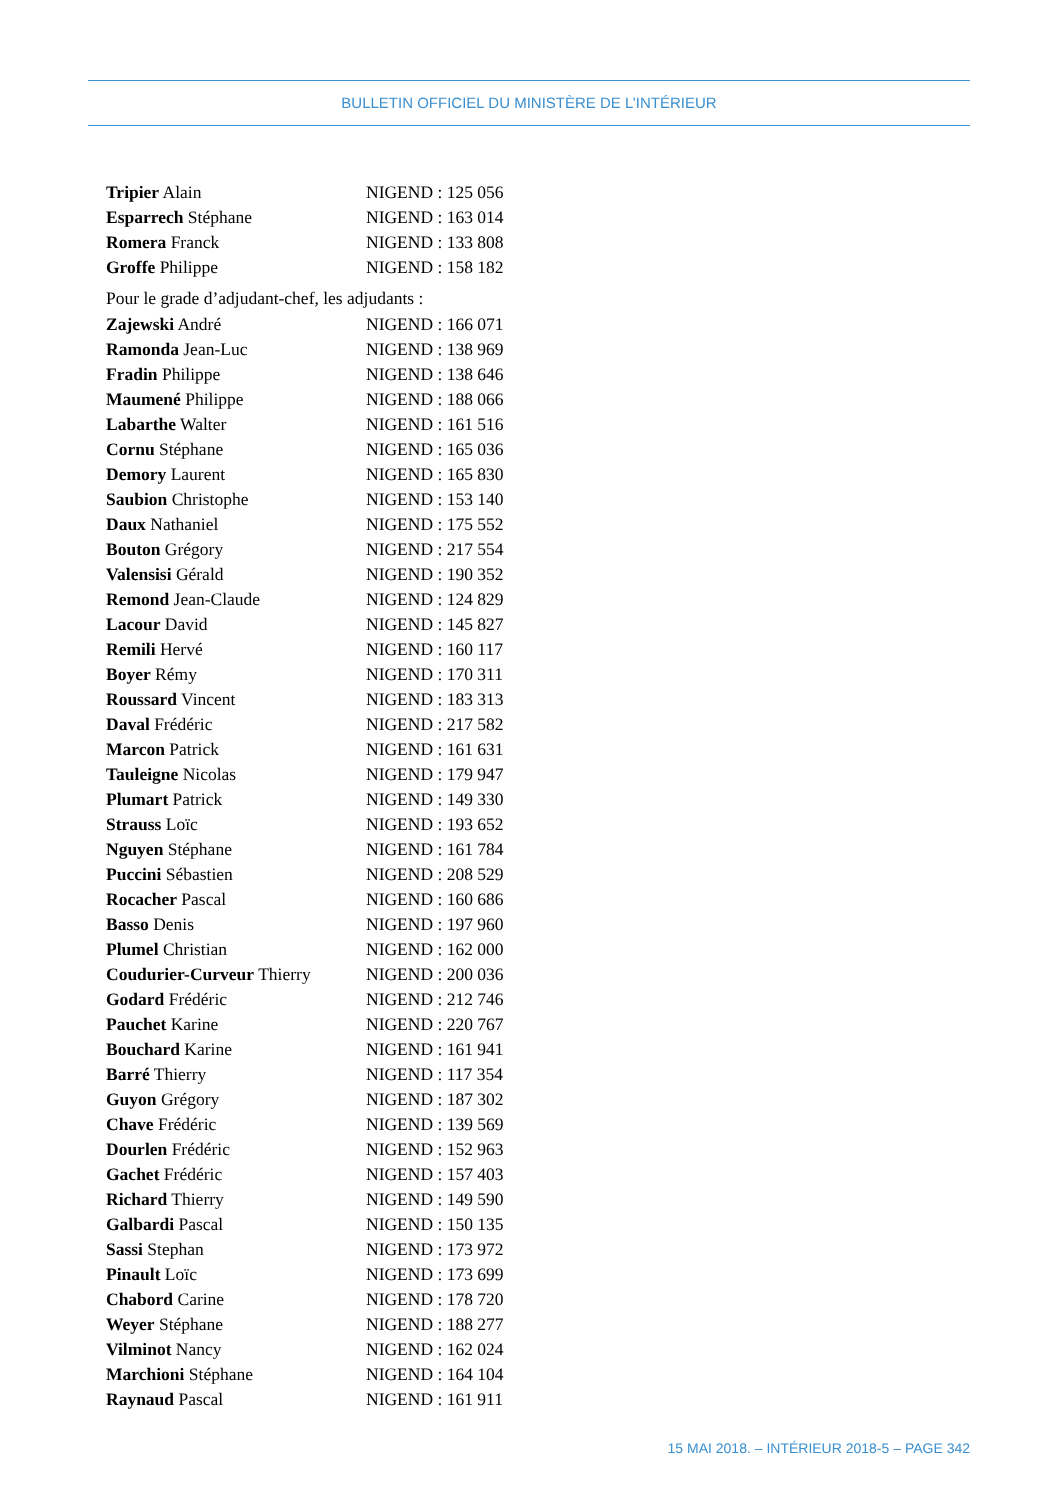BULLETIN OFFICIEL DU MINISTÈRE DE L’INTÉRIEUR
| Tripier Alain | NIGEND : 125 056 |
| Esparrech Stéphane | NIGEND : 163 014 |
| Romera Franck | NIGEND : 133 808 |
| Groffe Philippe | NIGEND : 158 182 |
| Pour le grade d’adjudant-chef, les adjudants : | |
| Zajewski André | NIGEND : 166 071 |
| Ramonda Jean-Luc | NIGEND : 138 969 |
| Fradin Philippe | NIGEND : 138 646 |
| Maumené Philippe | NIGEND : 188 066 |
| Labarthe Walter | NIGEND : 161 516 |
| Cornu Stéphane | NIGEND : 165 036 |
| Demory Laurent | NIGEND : 165 830 |
| Saubion Christophe | NIGEND : 153 140 |
| Daux Nathaniel | NIGEND : 175 552 |
| Bouton Grégory | NIGEND : 217 554 |
| Valensisi Gérald | NIGEND : 190 352 |
| Remond Jean-Claude | NIGEND : 124 829 |
| Lacour David | NIGEND : 145 827 |
| Remili Hervé | NIGEND : 160 117 |
| Boyer Rémy | NIGEND : 170 311 |
| Roussard Vincent | NIGEND : 183 313 |
| Daval Frédéric | NIGEND : 217 582 |
| Marcon Patrick | NIGEND : 161 631 |
| Tauleigne Nicolas | NIGEND : 179 947 |
| Plumart Patrick | NIGEND : 149 330 |
| Strauss Loïc | NIGEND : 193 652 |
| Nguyen Stéphane | NIGEND : 161 784 |
| Puccini Sébastien | NIGEND : 208 529 |
| Rocacher Pascal | NIGEND : 160 686 |
| Basso Denis | NIGEND : 197 960 |
| Plumel Christian | NIGEND : 162 000 |
| Coudurier-Curveur Thierry | NIGEND : 200 036 |
| Godard Frédéric | NIGEND : 212 746 |
| Pauchet Karine | NIGEND : 220 767 |
| Bouchard Karine | NIGEND : 161 941 |
| Barré Thierry | NIGEND : 117 354 |
| Guyon Grégory | NIGEND : 187 302 |
| Chave Frédéric | NIGEND : 139 569 |
| Dourlen Frédéric | NIGEND : 152 963 |
| Gachet Frédéric | NIGEND : 157 403 |
| Richard Thierry | NIGEND : 149 590 |
| Galbardi Pascal | NIGEND : 150 135 |
| Sassi Stephan | NIGEND : 173 972 |
| Pinault Loïc | NIGEND : 173 699 |
| Chabord Carine | NIGEND : 178 720 |
| Weyer Stéphane | NIGEND : 188 277 |
| Vilminot Nancy | NIGEND : 162 024 |
| Marchioni Stéphane | NIGEND : 164 104 |
| Raynaud Pascal | NIGEND : 161 911 |
15 MAI 2018. – INTÉRIEUR 2018-5 – PAGE 342